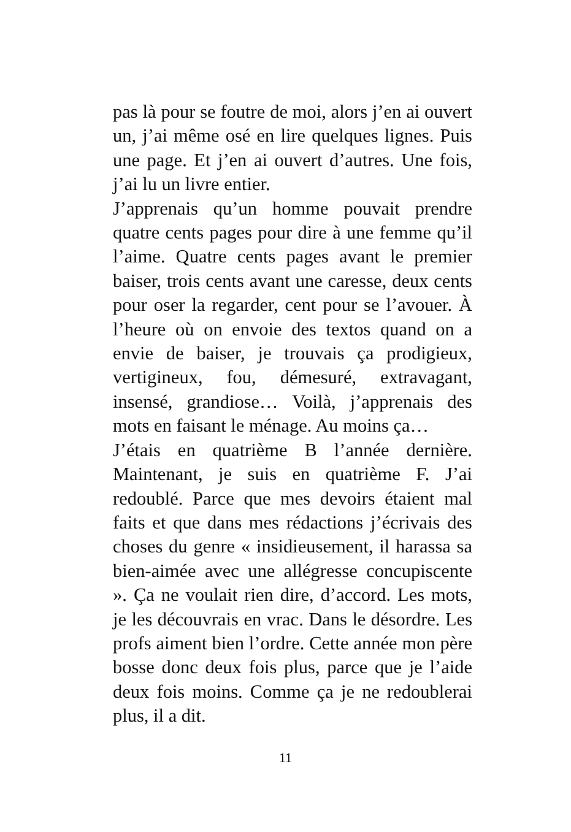pas là pour se foutre de moi, alors j’en ai ouvert un, j’ai même osé en lire quelques lignes. Puis une page. Et j’en ai ouvert d’autres. Une fois, j’ai lu un livre entier.
J’apprenais qu’un homme pouvait prendre quatre cents pages pour dire à une femme qu’il l’aime. Quatre cents pages avant le premier baiser, trois cents avant une caresse, deux cents pour oser la regarder, cent pour se l’avouer. À l’heure où on envoie des textos quand on a envie de baiser, je trouvais ça prodigieux, vertigineux, fou, démesuré, extravagant, insensé, grandiose… Voilà, j’apprenais des mots en faisant le ménage. Au moins ça…
J’étais en quatrième B l’année dernière. Maintenant, je suis en quatrième F. J’ai redoublé. Parce que mes devoirs étaient mal faits et que dans mes rédactions j’écrivais des choses du genre « insidieusement, il harassa sa bien-aimée avec une allégresse concupiscente ». Ça ne voulait rien dire, d’accord. Les mots, je les découvrais en vrac. Dans le désordre. Les profs aiment bien l’ordre. Cette année mon père bosse donc deux fois plus, parce que je l’aide deux fois moins. Comme ça je ne redoublerai plus, il a dit.
11